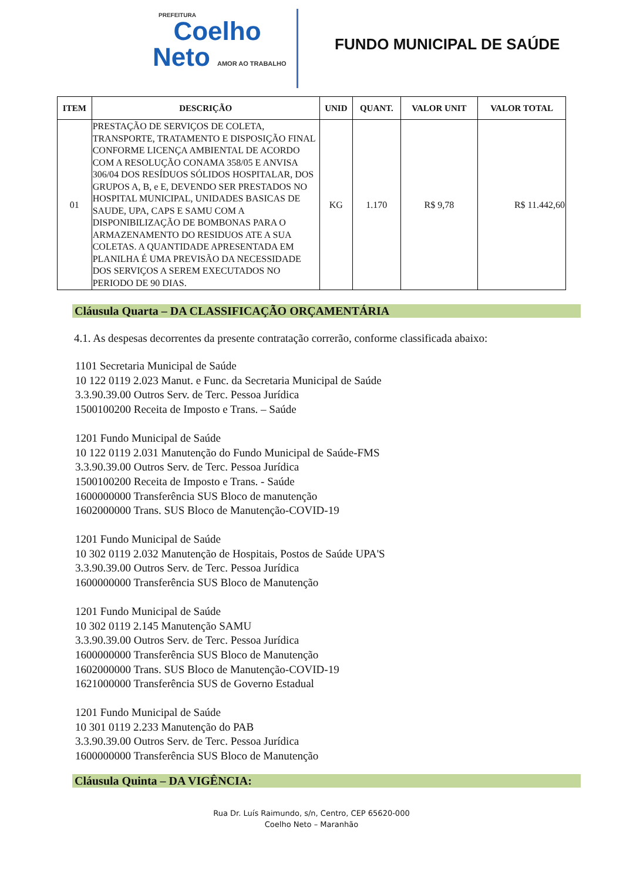PREFEITURA
Coelho
Neto AMOR AO TRABALHO
FUNDO MUNICIPAL DE SAÚDE
| ITEM | DESCRIÇÃO | UNID | QUANT. | VALOR UNIT | VALOR TOTAL |
| --- | --- | --- | --- | --- | --- |
| 01 | PRESTAÇÃO DE SERVIÇOS DE COLETA, TRANSPORTE, TRATAMENTO E DISPOSIÇÃO FINAL CONFORME LICENÇA AMBIENTAL DE ACORDO COM A RESOLUÇÃO CONAMA 358/05 E ANVISA 306/04 DOS RESÍDUOS SÓLIDOS HOSPITALAR, DOS GRUPOS A, B, e E, DEVENDO SER PRESTADOS NO HOSPITAL MUNICIPAL, UNIDADES BASICAS DE SAUDE, UPA, CAPS E SAMU COM A DISPONIBILIZAÇÃO DE BOMBONAS PARA O ARMAZENAMENTO DO RESIDUOS ATE A SUA COLETAS. A QUANTIDADE APRESENTADA EM PLANILHA É UMA PREVISÃO DA NECESSIDADE DOS SERVIÇOS A SEREM EXECUTADOS NO PERIODO DE 90 DIAS. | KG | 1.170 | R$ 9,78 | R$ 11.442,60 |
Cláusula Quarta – DA CLASSIFICAÇÃO ORÇAMENTÁRIA
4.1. As despesas decorrentes da presente contratação correrão, conforme classificada abaixo:
1101 Secretaria Municipal de Saúde
10 122 0119 2.023 Manut. e Func. da Secretaria Municipal de Saúde
3.3.90.39.00 Outros Serv. de Terc. Pessoa Jurídica
1500100200 Receita de Imposto e Trans. – Saúde
1201 Fundo Municipal de Saúde
10 122 0119 2.031 Manutenção do Fundo Municipal de Saúde-FMS
3.3.90.39.00 Outros Serv. de Terc. Pessoa Jurídica
1500100200 Receita de Imposto e Trans. - Saúde
1600000000 Transferência SUS Bloco de manutenção
1602000000 Trans. SUS Bloco de Manutenção-COVID-19
1201 Fundo Municipal de Saúde
10 302 0119 2.032 Manutenção de Hospitais, Postos de Saúde UPA'S
3.3.90.39.00 Outros Serv. de Terc. Pessoa Jurídica
1600000000 Transferência SUS Bloco de Manutenção
1201 Fundo Municipal de Saúde
10 302 0119 2.145 Manutenção SAMU
3.3.90.39.00 Outros Serv. de Terc. Pessoa Jurídica
1600000000 Transferência SUS Bloco de Manutenção
1602000000 Trans. SUS Bloco de Manutenção-COVID-19
1621000000 Transferência SUS de Governo Estadual
1201 Fundo Municipal de Saúde
10 301 0119 2.233 Manutenção do PAB
3.3.90.39.00 Outros Serv. de Terc. Pessoa Jurídica
1600000000 Transferência SUS Bloco de Manutenção
Cláusula Quinta – DA VIGÊNCIA:
Rua Dr. Luís Raimundo, s/n, Centro, CEP 65620-000
Coelho Neto – Maranhão